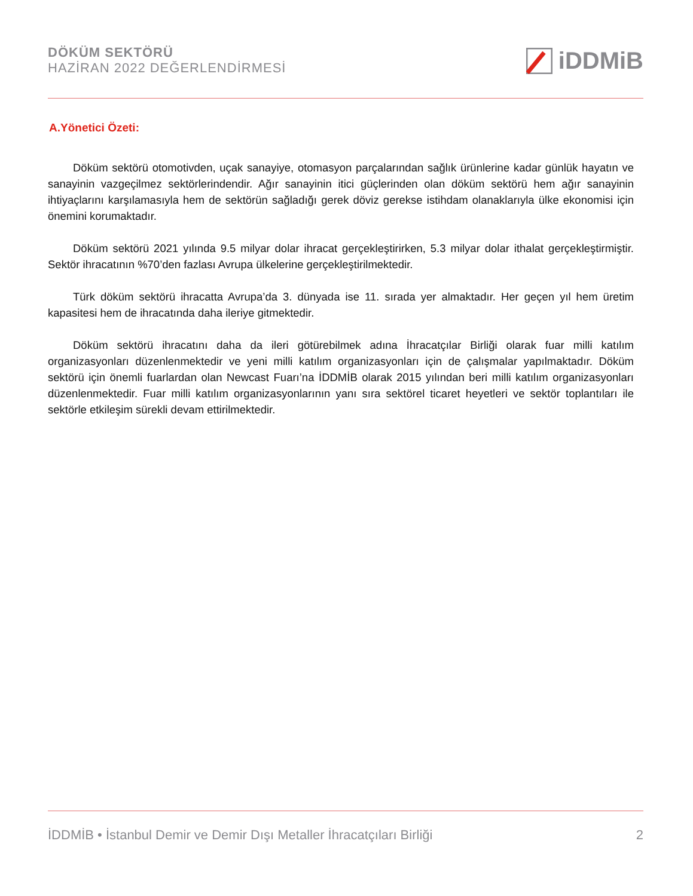DÖKÜM SEKTÖRÜ
HAZİRAN 2022 DEĞERLENDİRMESİ
iDDMiB
A.Yönetici Özeti:
Döküm sektörü otomotivden, uçak sanayiye, otomasyon parçalarından sağlık ürünlerine kadar günlük hayatın ve sanayinin vazgeçilmez sektörlerindendir. Ağır sanayinin itici güçlerinden olan döküm sektörü hem ağır sanayinin ihtiyaçlarını karşılamasıyla hem de sektörün sağladığı gerek döviz gerekse istihdam olanaklarıyla ülke ekonomisi için önemini korumaktadır.
Döküm sektörü 2021 yılında 9.5 milyar dolar ihracat gerçekleştirirken, 5.3 milyar dolar ithalat gerçekleştirmiştir. Sektör ihracatının %70’den fazlası Avrupa ülkelerine gerçekleştirilmektedir.
Türk döküm sektörü ihracatta Avrupa’da 3. dünyada ise 11. sırada yer almaktadır. Her geçen yıl hem üretim kapasitesi hem de ihracatında daha ileriye gitmektedir.
Döküm sektörü ihracatını daha da ileri götürebilmek adına İhracatçılar Birliği olarak fuar milli katılım organizasyonları düzenlenmektedir ve yeni milli katılım organizasyonları için de çalışmalar yapılmaktadır. Döküm sektörü için önemli fuarlardan olan Newcast Fuarı’na İDDMİB olarak 2015 yılından beri milli katılım organizasyonları düzenlenmektedir. Fuar milli katılım organizasyonlarının yanı sıra sektörel ticaret heyetleri ve sektör toplantıları ile sektörle etkileşim sürekli devam ettirilmektedir.
İDDMİB • İstanbul Demir ve Demir Dışı Metaller İhracatçıları Birliği 2